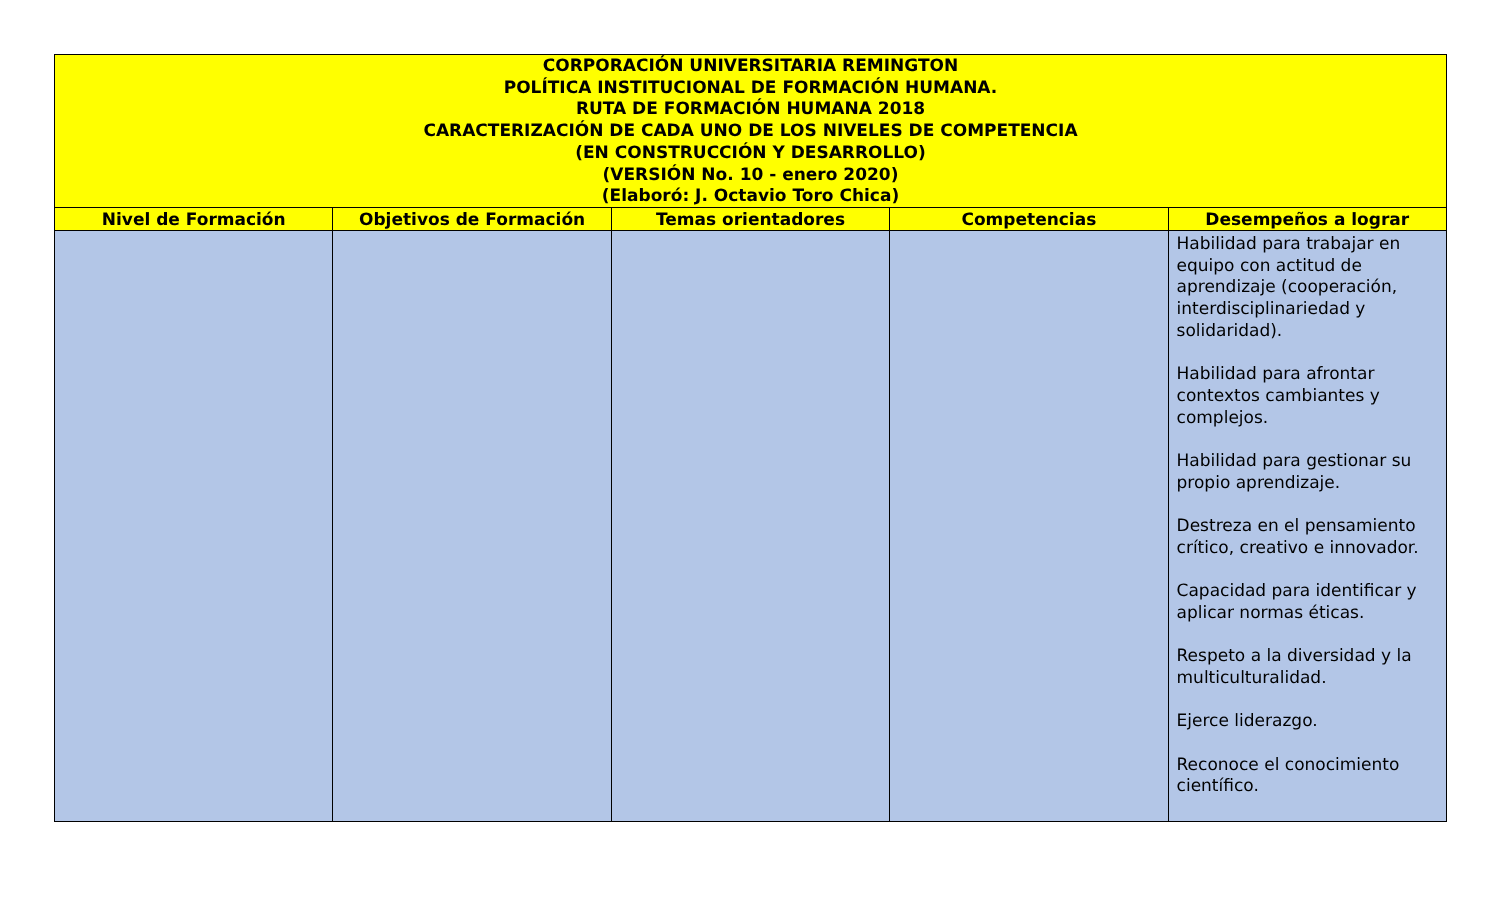| CORPORACIÓN UNIVERSITARIA REMINGTON POLÍTICA INSTITUCIONAL DE FORMACIÓN HUMANA. RUTA DE FORMACIÓN HUMANA 2018 CARACTERIZACIÓN DE CADA UNO DE LOS NIVELES DE COMPETENCIA (EN CONSTRUCCIÓN Y DESARROLLO) (VERSIÓN No. 10 - enero 2020) (Elaboró: J. Octavio Toro Chica) | | | | |
| Nivel de Formación | Objetivos de Formación | Temas orientadores | Competencias | Desempeños a lograr |
| | | | | Habilidad para trabajar en equipo con actitud de aprendizaje (cooperación, interdisciplinariedad y solidaridad). Habilidad para afrontar contextos cambiantes y complejos. Habilidad para gestionar su propio aprendizaje. Destreza en el pensamiento crítico, creativo e innovador. Capacidad para identificar y aplicar normas éticas. Respeto a la diversidad y la multiculturalidad. Ejerce liderazgo. Reconoce el conocimiento científico. |